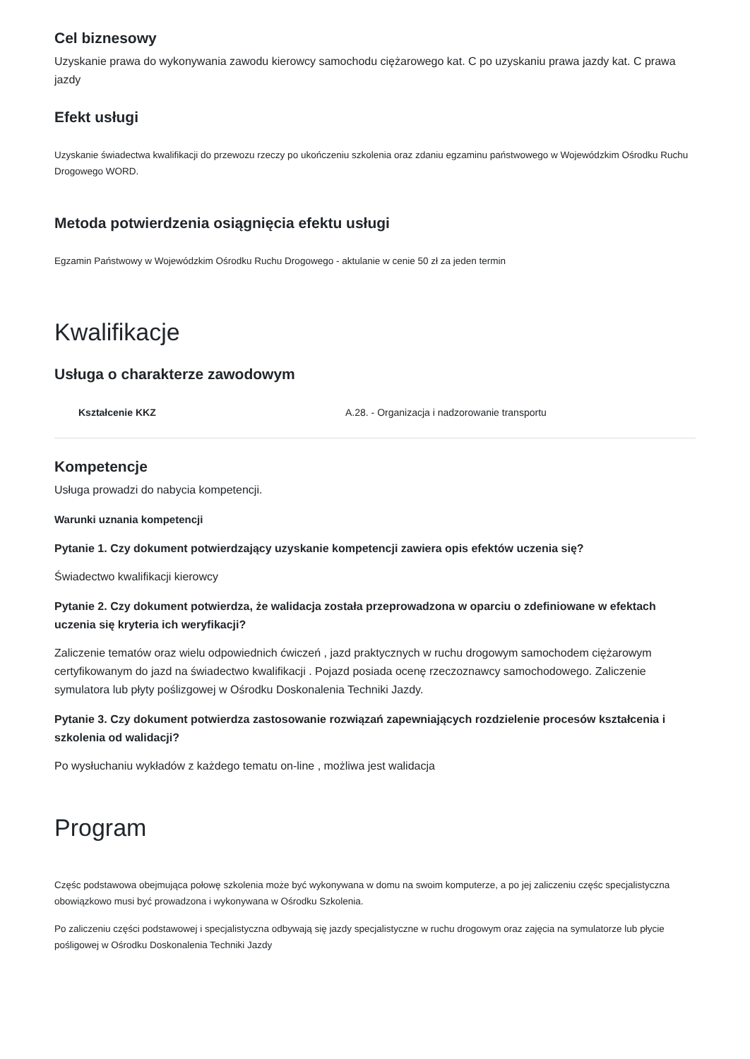Cel biznesowy
Uzyskanie prawa do wykonywania zawodu kierowcy samochodu ciężarowego kat. C po uzyskaniu prawa jazdy kat. C prawa jazdy
Efekt usługi
Uzyskanie świadectwa kwalifikacji do przewozu rzeczy po ukończeniu szkolenia oraz zdaniu egzaminu państwowego w Wojewódzkim Ośrodku Ruchu Drogowego WORD.
Metoda potwierdzenia osiągnięcia efektu usługi
Egzamin Państwowy w Wojewódzkim Ośrodku Ruchu Drogowego - aktulanie w cenie 50 zł za jeden termin
Kwalifikacje
Usługa o charakterze zawodowym
| Kształcenie KKZ | A.28. - Organizacja i nadzorowanie transportu |
Kompetencje
Usługa prowadzi do nabycia kompetencji.
Warunki uznania kompetencji
Pytanie 1. Czy dokument potwierdzający uzyskanie kompetencji zawiera opis efektów uczenia się?
Świadectwo kwalifikacji kierowcy
Pytanie 2. Czy dokument potwierdza, że walidacja została przeprowadzona w oparciu o zdefiniowane w efektach uczenia się kryteria ich weryfikacji?
Zaliczenie tematów oraz wielu odpowiednich ćwiczeń , jazd praktycznych w ruchu drogowym samochodem ciężarowym certyfikowanym do jazd na świadectwo kwalifikacji . Pojazd posiada ocenę rzeczoznawcy samochodowego. Zaliczenie symulatora lub płyty poślizgowej w Ośrodku Doskonalenia Techniki Jazdy.
Pytanie 3. Czy dokument potwierdza zastosowanie rozwiązań zapewniających rozdzielenie procesów kształcenia i szkolenia od walidacji?
Po wysłuchaniu wykładów z każdego tematu on-line , możliwa jest walidacja
Program
Częśc podstawowa obejmująca połowę szkolenia może być wykonywana w domu na swoim komputerze, a po jej zaliczeniu częśc specjalistyczna obowiązkowo musi być prowadzona i wykonywana w Ośrodku Szkolenia.
Po zaliczeniu części podstawowej i specjalistyczna odbywają się jazdy specjalistyczne w ruchu drogowym oraz zajęcia na symulatorze lub płycie pośligowej w Ośrodku Doskonalenia Techniki Jazdy